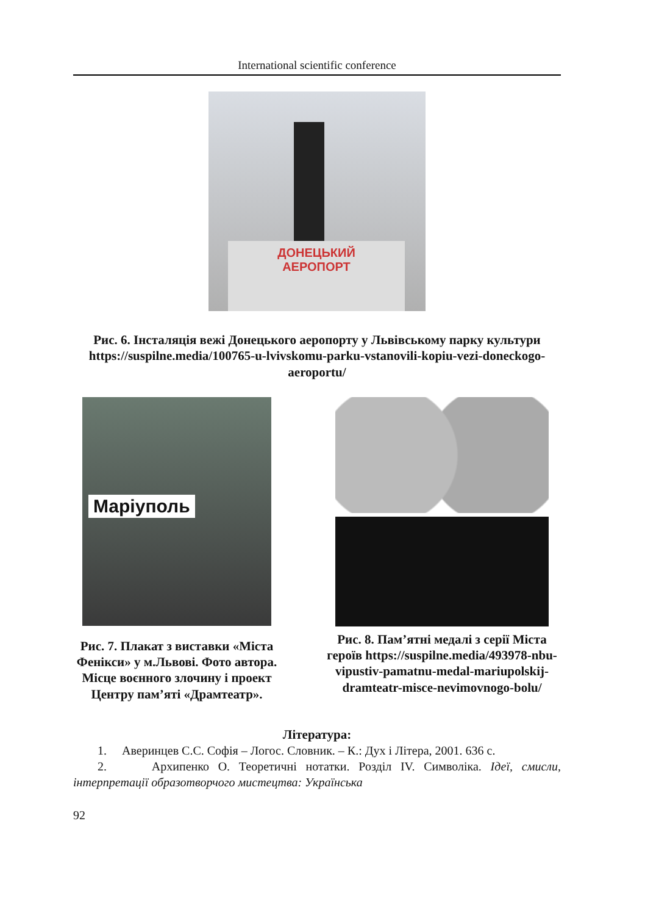International scientific conference
ДОНЕЦЬКИЙ
АЕРОПОРТ
Рис. 6. Інсталяція вежі Донецького аеропорту у Львівському парку культури https://suspilne.media/100765-u-lvivskomu-parku-vstanovili-kopiu-vezi-doneckogo-aeroportu/
Маріуполь
Рис. 7. Плакат з виставки «Міста Фенікси» у м.Львові. Фото автора. Місце воєнного злочину і проект Центру пам’яті «Драмтеатр».
Рис. 8. Пам’ятні медалі з серії Міста героїв https://suspilne.media/493978-nbu-vipustiv-pamatnu-medal-mariupolskij-dramteatr-misce-nevimovnogo-bolu/
Література:
1. Аверинцев С.С. Софія – Логос. Словник. – К.: Дух і Літера, 2001. 636 с.
2. Архипенко О. Теоретичні нотатки. Розділ IV. Символіка. Ідеї, смисли, інтерпретації образотворчого мистецтва: Українська
92